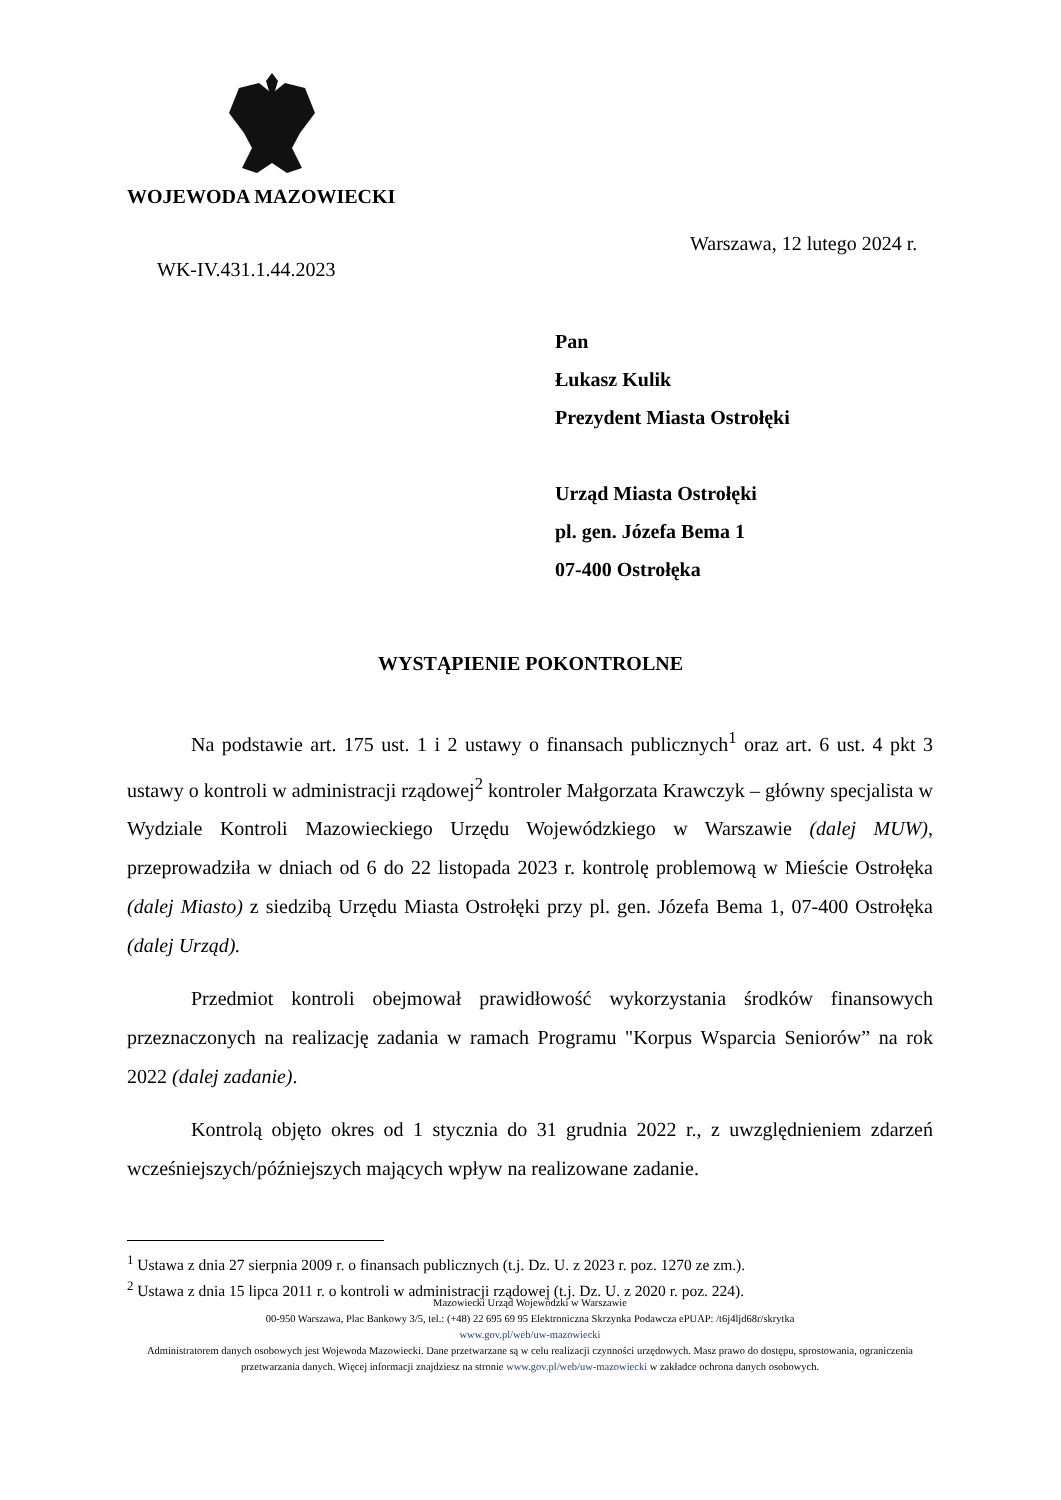WOJEWODA MAZOWIECKI
Warszawa, 12 lutego 2024 r.
WK-IV.431.1.44.2023
Pan
Łukasz Kulik
Prezydent Miasta Ostrołęki
Urząd Miasta Ostrołęki
pl. gen. Józefa Bema 1
07-400 Ostrołęka
WYSTĄPIENIE POKONTROLNE
Na podstawie art. 175 ust. 1 i 2 ustawy o finansach publicznych<sup>1</sup> oraz art. 6 ust. 4 pkt 3 ustawy o kontroli w administracji rządowej<sup>2</sup> kontroler Małgorzata Krawczyk – główny specjalista w Wydziale Kontroli Mazowieckiego Urzędu Wojewódzkiego w Warszawie (dalej MUW), przeprowadziła w dniach od 6 do 22 listopada 2023 r. kontrolę problemową w Mieście Ostrołęka (dalej Miasto) z siedzibą Urzędu Miasta Ostrołęki przy pl. gen. Józefa Bema 1, 07-400 Ostrołęka (dalej Urząd).
Przedmiot kontroli obejmował prawidłowość wykorzystania środków finansowych przeznaczonych na realizację zadania w ramach Programu "Korpus Wsparcia Seniorów” na rok 2022 (dalej zadanie).
Kontrolą objęto okres od 1 stycznia do 31 grudnia 2022 r., z uwzględnieniem zdarzeń wcześniejszych/późniejszych mających wpływ na realizowane zadanie.
<sup>1</sup> Ustawa z dnia 27 sierpnia 2009 r. o finansach publicznych (t.j. Dz. U. z 2023 r. poz. 1270 ze zm.).
<sup>2</sup> Ustawa z dnia 15 lipca 2011 r. o kontroli w administracji rządowej (t.j. Dz. U. z 2020 r. poz. 224).
Mazowiecki Urząd Wojewódzki w Warszawie
00-950 Warszawa, Plac Bankowy 3/5, tel.: (+48) 22 695 69 95 Elektroniczna Skrzynka Podawcza ePUAP: /t6j4ljd68r/skrytka
www.gov.pl/web/uw-mazowiecki
Administratorem danych osobowych jest Wojewoda Mazowiecki. Dane przetwarzane są w celu realizacji czynności urzędowych. Masz prawo do dostępu, sprostowania, ograniczenia przetwarzania danych. Więcej informacji znajdziesz na stronie www.gov.pl/web/uw-mazowiecki w zakładce ochrona danych osobowych.